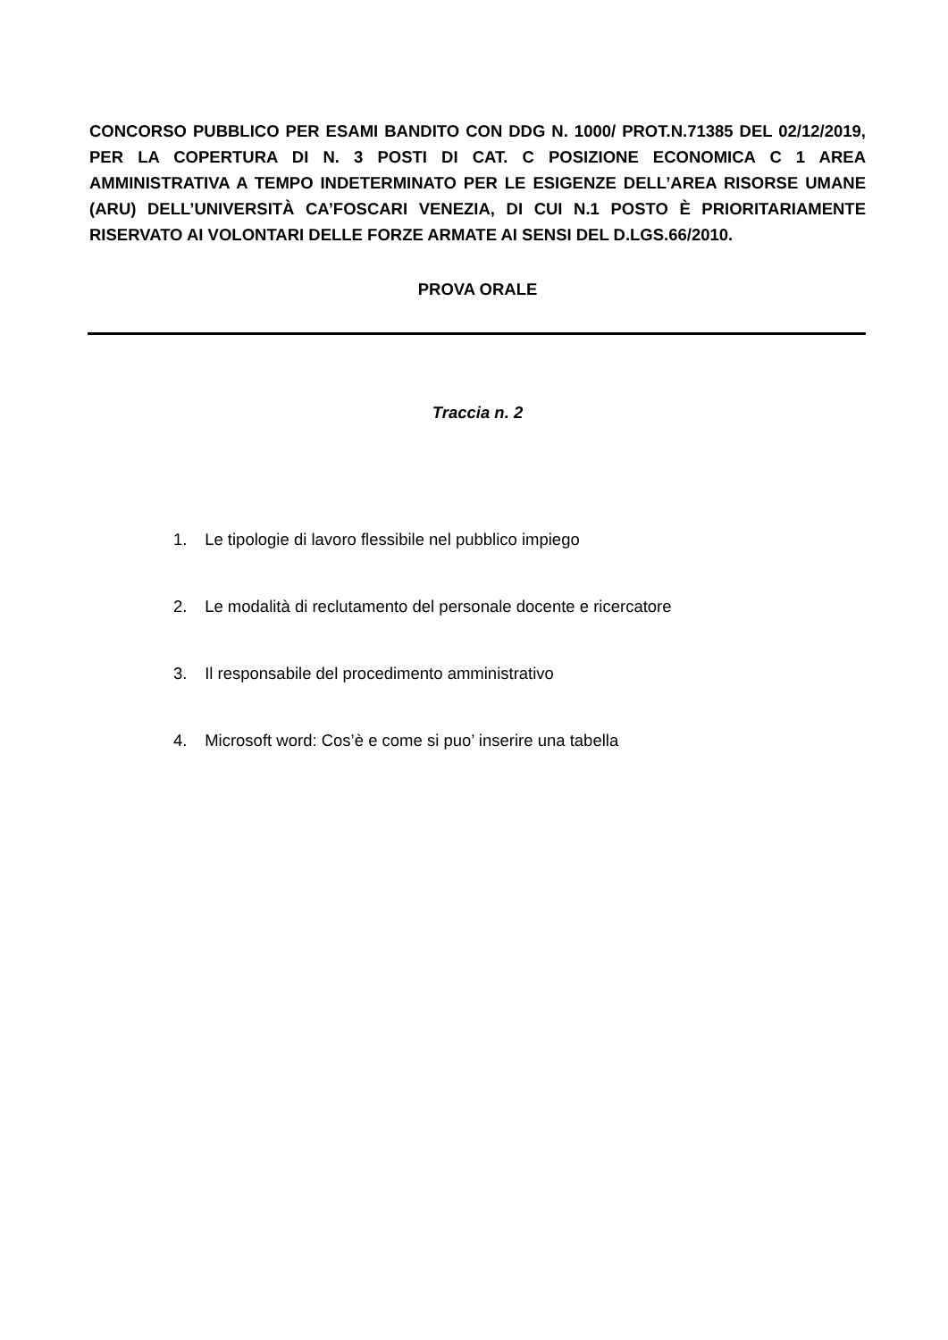CONCORSO PUBBLICO PER ESAMI BANDITO CON DDG N. 1000/ PROT.N.71385 DEL 02/12/2019, PER LA COPERTURA DI N. 3 POSTI DI CAT. C POSIZIONE ECONOMICA C 1 AREA AMMINISTRATIVA A TEMPO INDETERMINATO PER LE ESIGENZE DELL’AREA RISORSE UMANE (ARU) DELL’UNIVERSITÀ CA’FOSCARI VENEZIA, DI CUI N.1 POSTO È PRIORITARIAMENTE RISERVATO AI VOLONTARI DELLE FORZE ARMATE AI SENSI DEL D.LGS.66/2010.
PROVA ORALE
Traccia n. 2
1. Le tipologie di lavoro flessibile nel pubblico impiego
2. Le modalità di reclutamento del personale docente e ricercatore
3. Il responsabile del procedimento amministrativo
4. Microsoft word: Cos’è e come si puo’ inserire una tabella